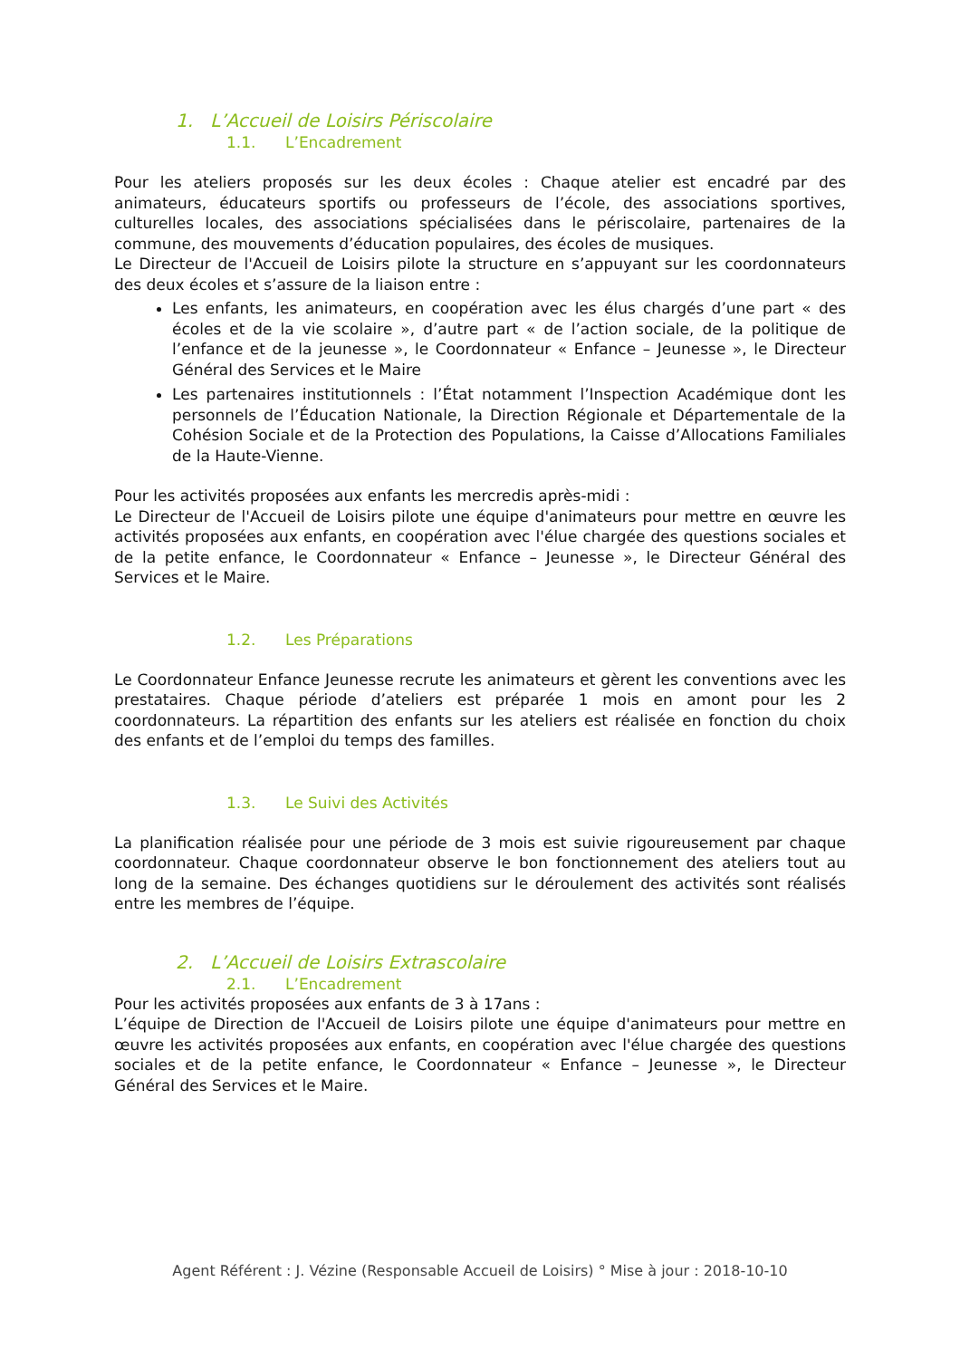1. L’Accueil de Loisirs Périscolaire
1.1. L’Encadrement
Pour les ateliers proposés sur les deux écoles : Chaque atelier est encadré par des animateurs, éducateurs sportifs ou professeurs de l’école, des associations sportives, culturelles locales, des associations spécialisées dans le périscolaire, partenaires de la commune, des mouvements d’éducation populaires, des écoles de musiques.
Le Directeur de l'Accueil de Loisirs pilote la structure en s’appuyant sur les coordonnateurs des deux écoles et s’assure de la liaison entre :
Les enfants, les animateurs, en coopération avec les élus chargés d’une part « des écoles et de la vie scolaire », d’autre part « de l’action sociale, de la politique de l’enfance et de la jeunesse », le Coordonnateur « Enfance – Jeunesse », le Directeur Général des Services et le Maire
Les partenaires institutionnels : l’État notamment l’Inspection Académique dont les personnels de l’Éducation Nationale, la Direction Régionale et Départementale de la Cohésion Sociale et de la Protection des Populations, la Caisse d’Allocations Familiales de la Haute-Vienne.
Pour les activités proposées aux enfants les mercredis après-midi :
Le Directeur de l'Accueil de Loisirs pilote une équipe d'animateurs pour mettre en œuvre les activités proposées aux enfants, en coopération avec l'élue chargée des questions sociales et de la petite enfance, le Coordonnateur « Enfance – Jeunesse », le Directeur Général des Services et le Maire.
1.2. Les Préparations
Le Coordonnateur Enfance Jeunesse recrute les animateurs et gèrent les conventions avec les prestataires. Chaque période d’ateliers est préparée 1 mois en amont pour les 2 coordonnateurs. La répartition des enfants sur les ateliers est réalisée en fonction du choix des enfants et de l’emploi du temps des familles.
1.3. Le Suivi des Activités
La planification réalisée pour une période de 3 mois est suivie rigoureusement par chaque coordonnateur. Chaque coordonnateur observe le bon fonctionnement des ateliers tout au long de la semaine. Des échanges quotidiens sur le déroulement des activités sont réalisés entre les membres de l’équipe.
2. L’Accueil de Loisirs Extrascolaire
2.1. L’Encadrement
Pour les activités proposées aux enfants de 3 à 17ans :
L’équipe de Direction de l'Accueil de Loisirs pilote une équipe d'animateurs pour mettre en œuvre les activités proposées aux enfants, en coopération avec l'élue chargée des questions sociales et de la petite enfance, le Coordonnateur « Enfance – Jeunesse », le Directeur Général des Services et le Maire.
Agent Référent : J. Vézine (Responsable Accueil de Loisirs) ° Mise à jour : 2018-10-10